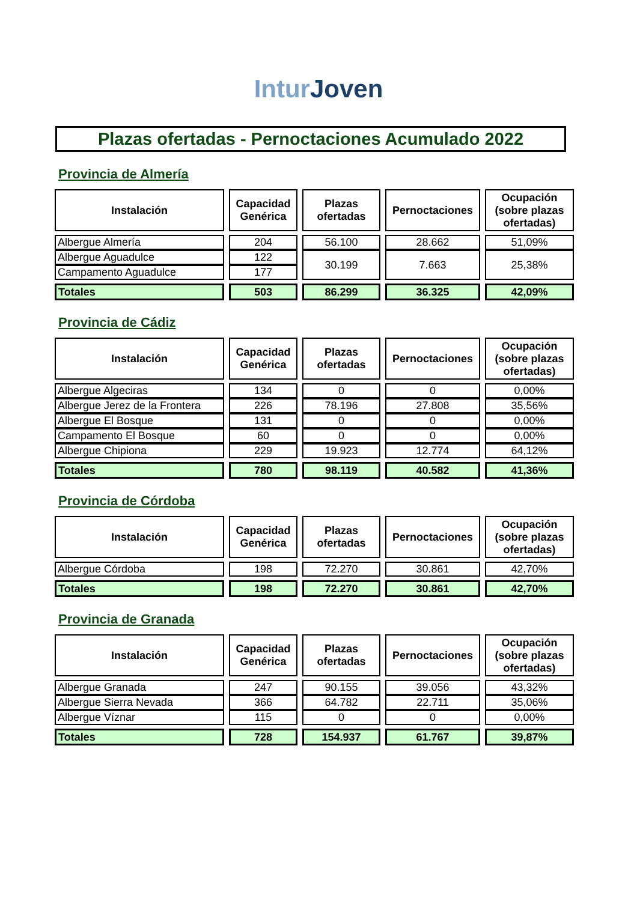Intur Joven
Plazas ofertadas - Pernoctaciones Acumulado 2022
Provincia de Almería
| Instalación | Capacidad Genérica | Plazas ofertadas | Pernoctaciones | Ocupación (sobre plazas ofertadas) |
| --- | --- | --- | --- | --- |
| Albergue Almería | 204 | 56.100 | 28.662 | 51,09% |
| Albergue Aguadulce | 122 | 30.199 | 7.663 | 25,38% |
| Campamento Aguadulce | 177 | | | |
| Totales | 503 | 86.299 | 36.325 | 42,09% |
Provincia de Cádiz
| Instalación | Capacidad Genérica | Plazas ofertadas | Pernoctaciones | Ocupación (sobre plazas ofertadas) |
| --- | --- | --- | --- | --- |
| Albergue Algeciras | 134 | 0 | 0 | 0,00% |
| Albergue Jerez de la Frontera | 226 | 78.196 | 27.808 | 35,56% |
| Albergue El Bosque | 131 | 0 | 0 | 0,00% |
| Campamento El Bosque | 60 | 0 | 0 | 0,00% |
| Albergue Chipiona | 229 | 19.923 | 12.774 | 64,12% |
| Totales | 780 | 98.119 | 40.582 | 41,36% |
Provincia de Córdoba
| Instalación | Capacidad Genérica | Plazas ofertadas | Pernoctaciones | Ocupación (sobre plazas ofertadas) |
| --- | --- | --- | --- | --- |
| Albergue Córdoba | 198 | 72.270 | 30.861 | 42,70% |
| Totales | 198 | 72.270 | 30.861 | 42,70% |
Provincia de Granada
| Instalación | Capacidad Genérica | Plazas ofertadas | Pernoctaciones | Ocupación (sobre plazas ofertadas) |
| --- | --- | --- | --- | --- |
| Albergue Granada | 247 | 90.155 | 39.056 | 43,32% |
| Albergue Sierra Nevada | 366 | 64.782 | 22.711 | 35,06% |
| Albergue Víznar | 115 | 0 | 0 | 0,00% |
| Totales | 728 | 154.937 | 61.767 | 39,87% |